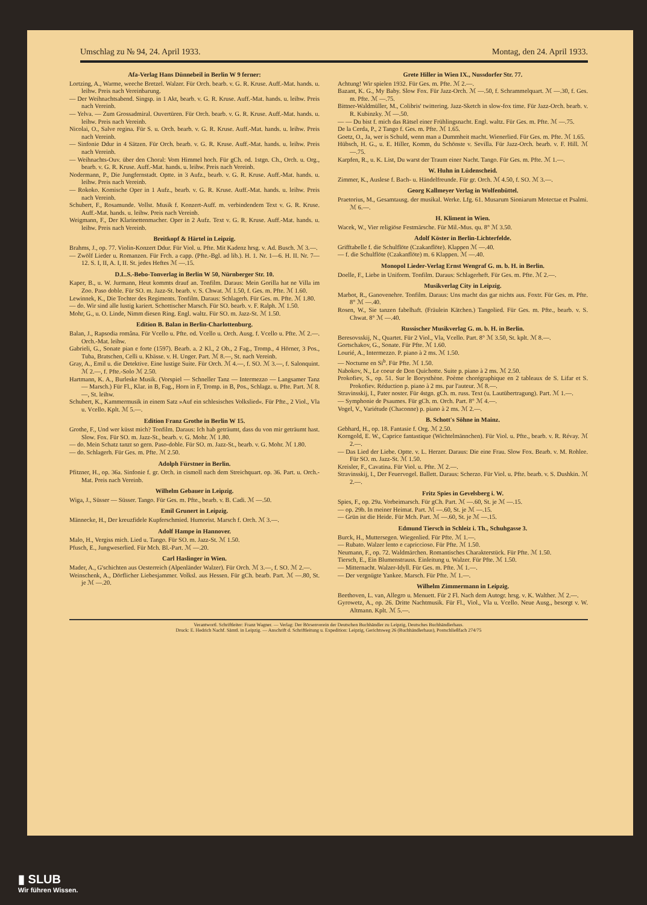Umschlag zu № 94, 24. April 1933. Montag, den 24. April 1933.
Afa-Verlag Hans Dünnebeil in Berlin W 9 ferner:
Lortzing, A., Warme, weeche Bretzel. Walzer. Für Orch. bearb. v. G. R. Kruse. Auff.-Mat. hands. u. leihw. Preis nach Vereinbarung.
— Der Weihnachtsabend. Singsp. in 1 Akt, bearb. v. G. R. Kruse. Auff.-Mat. hands. u. leihw. Preis nach Vereinb.
— Yelva. — Zum Grossadmiral. Ouvertüren. Für Orch. bearb. v. G. R. Kruse. Auff.-Mat. hands. u. leihw. Preis nach Vereinb.
Nicolai, O., Salve regina. Für S. u. Orch. bearb. v. G. R. Kruse. Auff.-Mat. hands. u. leihw. Preis nach Vereinb.
— Sinfonie Ddur in 4 Sätzen. Für Orch. bearb. v. G. R. Kruse. Auff.-Mat. hands. u. leihw. Preis nach Vereinb.
— Weihnachts-Ouv. über den Choral: Vom Himmel hoch. Für gCh. od. 1stgn. Ch., Orch. u. Org., bearb. v. G. R. Kruse. Auff.-Mat. hands. u. leihw. Preis nach Vereinb.
Nodermann, P., Die Jungfernstadt. Optte. in 3 Aufz., bearb. v. G. R. Kruse. Auff.-Mat. hands. u. leihw. Preis nach Vereinb.
— Rokoko. Komische Oper in 1 Aufz., bearb. v. G. R. Kruse. Auff.-Mat. hands. u. leihw. Preis nach Vereinb.
Schubert, F., Rosamunde. Vollst. Musik f. Konzert-Auff. m. verbindendem Text v. G. R. Kruse. Auff.-Mat. hands. u. leihw. Preis nach Vereinb.
Weigmann, F., Der Klarinettenmacher. Oper in 2 Aufz. Text v. G. R. Kruse. Auff.-Mat. hands. u. leihw. Preis nach Vereinb.
Breitkopf & Härtel in Leipzig.
Brahms, J., op. 77. Violin-Konzert Ddur. Für Viol. u. Pfte. Mit Kadenz hrsg. v. Ad. Busch. ℳ 3.—.
— Zwölf Lieder u. Romanzen. Für Frch. a capp. (Pfte.-Bgl. ad lib.). H. 1. Nr. 1—6. H. II. Nr. 7—12. S. I, II, A. I, II. St. jedes Heftes ℳ —.15.
D.L.S.-Bebo-Tonverlag in Berlin W 50, Nürnberger Str. 10.
Kaper, B., u. W. Jurmann, Heut kommts drauf an. Tonfilm. Daraus: Mein Gorilla hat ne Villa im Zoo. Paso doble. Für SO. m. Jazz-St. bearb. v. S. Chwat. ℳ 1.50, f. Ges. m. Pfte. ℳ 1.60.
Lewinnek, K., Die Tochter des Regiments. Tonfilm. Daraus: Schlagerh. Für Ges. m. Pfte. ℳ 1.80.
— do. Wir sind alle lustig kariert. Schottischer Marsch. Für SO. bearb. v. F. Ralph. ℳ 1.50.
Mohr, G., u. O. Linde, Nimm diesen Ring. Engl. waltz. Für SO. m. Jazz-St. ℳ 1.50.
Edition B. Balan in Berlin-Charlottenburg.
Balan, J., Rapsodia româna. Für Vcello u. Pfte. od. Vcello u. Orch. Ausg. f. Vcello u. Pfte. ℳ 2.—. Orch.-Mat. leihw.
Gabrieli, G., Sonate pian e forte (1597). Bearb. a. 2 Kl., 2 Ob., 2 Fag., Tromp., 4 Hörner, 3 Pos., Tuba, Bratschen, Celli u. Kbässe. v. H. Unger. Part. ℳ 8.—, St. nach Vereinb.
Gray, A., Emil u. die Detektive. Eine lustige Suite. Für Orch. ℳ 4.—, f. SO. ℳ 3.—, f. Salonquint. ℳ 2.—, f. Pfte.-Solo ℳ 2.50.
Hartmann, K. A., Burleske Musik. (Vorspiel — Schneller Tanz — Intermezzo — Langsamer Tanz — Marsch.) Für Fl., Klar. in B, Fag., Horn in F, Tromp. in B, Pos., Schlagz. u. Pfte. Part. ℳ 8.—, St. leihw.
Schubert, K., Kammermusik in einem Satz »Auf ein schlesisches Volkslied«. Für Pfte., 2 Viol., Vla u. Vcello. Kplt. ℳ 5.—.
Edition Franz Grothe in Berlin W 15.
Grothe, F., Und wer küsst mich? Tonfilm. Daraus: Ich hab geträumt, dass du von mir geträumt hast. Slow. Fox. Für SO. m. Jazz-St., bearb. v. G. Mohr. ℳ 1.80.
— do. Mein Schatz tanzt so gern. Paso-doble. Für SO. m. Jazz-St., bearb. v. G. Mohr. ℳ 1.80.
— do. Schlagerh. Für Ges. m. Pfte. ℳ 2.50.
Adolph Fürstner in Berlin.
Pfitzner, H., op. 36a. Sinfonie f. gr. Orch. in cismoll nach dem Streichquart. op. 36. Part. u. Orch.-Mat. Preis nach Vereinb.
Wilhelm Gebauer in Leipzig.
Wiga, J., Süsser — Süsser. Tango. Für Ges. m. Pfte., bearb. v. B. Cadi. ℳ —.50.
Emil Grunert in Leipzig.
Männecke, H., Der kreuzfidele Kupferschmied. Humorist. Marsch f. Orch. ℳ 3.—.
Adolf Hampe in Hannover.
Malo, H., Vergiss mich. Lied u. Tango. Für SO. m. Jazz-St. ℳ 1.50.
Pfusch, E., Jungweserlied. Für Mch. Bl.-Part. ℳ —.20.
Carl Haslinger in Wien.
Mader, A., G'schichten aus Oesterreich (Alpenländer Walzer). Für Orch. ℳ 3.—, f. SO. ℳ 2.—.
Weinschenk, A., Dörflicher Liebesjammer. Volksl. aus Hessen. Für gCh. bearb. Part. ℳ —.80, St. je ℳ —.20.
Grete Hiller in Wien IX., Nussdorfer Str. 77.
Achtung! Wir spielen 1932. Für Ges. m. Pfte. ℳ 2.—.
Bazant, K. G., My Baby. Slow Fox. Für Jazz-Orch. ℳ —.50, f. Schrammelquart. ℳ —.30, f. Ges. m. Pfte. ℳ —.75.
Bittner-Waldmüller, M., Colibris' twittering. Jazz-Sketch in slow-fox time. Für Jazz-Orch. bearb. v. R. Kubinzky. ℳ —.50.
— — Du bist f. mich das Rätsel einer Frühlingsnacht. Engl. waltz. Für Ges. m. Pfte. ℳ —.75.
De la Cerda, P., 2 Tango f. Ges. m. Pfte. ℳ 1.65.
Goetz, O., Ja, wer is Schuld, wenn man a Dummheit macht. Wienerlied. Für Ges. m. Pfte. ℳ 1.65.
Hübsch, H. G., u. E. Hiller, Komm, du Schönste v. Sevilla. Für Jazz-Orch. bearb. v. F. Hill. ℳ —.75.
Karpfen, R., u. K. List, Du warst der Traum einer Nacht. Tango. Für Ges. m. Pfte. ℳ 1.—.
W. Huhn in Lüdenscheid.
Zimmer, K., Auslese f. Bach- u. Händelfreunde. Für gr. Orch. ℳ 4.50, f. SO. ℳ 3.—.
Georg Kallmeyer Verlag in Wolfenbüttel.
Praetorius, M., Gesamtausg. der musikal. Werke. Lfg. 61. Musarum Sioniarum Motectae et Psalmi. ℳ 6.—.
H. Kliment in Wien.
Wacek, W., Vier religiöse Festmärsche. Für Mil.-Mus. qu. 8° ℳ 3.50.
Adolf Köster in Berlin-Lichterfelde.
Grifftabelle f. die Schulflöte (Czakanflöte). Klappen ℳ —.40.
— f. die Schulflöte (Czakanflöte) m. 6 Klappen. ℳ —.40.
Monopol Lieder-Verlag Ernst Wengraf G. m. b. H. in Berlin.
Doelle, F., Liebe in Uniform. Tonfilm. Daraus: Schlagerheft. Für Ges. m. Pfte. ℳ 2.—.
Musikverlag City in Leipzig.
Marbot, R., Ganovenehre. Tonfilm. Daraus: Uns macht das gar nichts aus. Foxtr. Für Ges. m. Pfte. 8° ℳ —.40.
Rosen, W., Sie tanzen fabelhaft. (Fräulein Kätchen.) Tangolied. Für Ges. m. Pfte., bearb. v. S. Chwat. 8° ℳ —.40.
Russischer Musikverlag G. m. b. H. in Berlin.
Beresovsskij, N., Quartet. Für 2 Viol., Vla, Vcello. Part. 8° ℳ 3.50, St. kplt. ℳ 8.—.
Gortschakov, G., Sonate. Für Pfte. ℳ 1.60.
Lourié, A., Intermezzo. P. piano à 2 ms. ℳ 1.50.
— Nocturne en Si<sup>b</sup>. Für Pfte. ℳ 1.50.
Nabokov, N., Le coeur de Don Quichotte. Suite p. piano à 2 ms. ℳ 2.50.
Prokofiev, S., op. 51. Sur le Borysthène. Poème chorégraphique en 2 tableaux de S. Lifar et S. Prokofiev. Réduction p. piano à 2 ms. par l'auteur. ℳ 8.—.
Stravinsskij, I., Pater noster. Für 4stgn. gCh. m. russ. Text (u. Lautübertragung). Part. ℳ 1.—.
— Symphonie de Psaumes. Für gCh. m. Orch. Part. 8° ℳ 4.—.
Vogel, V., Variétude (Chaconne) p. piano à 2 ms. ℳ 2.—.
B. Schott's Söhne in Mainz.
Gebhard, H., op. 18. Fantasie f. Org. ℳ 2.50.
Korngold, E. W., Caprice fantastique (Wichtelmännchen). Für Viol. u. Pfte., bearb. v. R. Révay. ℳ 2.—.
— Das Lied der Liebe. Optte. v. L. Herzer. Daraus: Die eine Frau. Slow Fox. Bearb. v. M. Rohlee. Für SO. m. Jazz-St. ℳ 1.50.
Kreisler, F., Cavatina. Für Viol. u. Pfte. ℳ 2.—.
Stravinsskij, I., Der Feuervogel. Ballett. Daraus: Scherzo. Für Viol. u. Pfte. bearb. v. S. Dushkin. ℳ 2.—.
Fritz Spies in Gevelsberg i. W.
Spies, F., op. 29a. Vorbeimarsch. Für gCh. Part. ℳ —.60, St. je ℳ —.15.
— op. 29b. In meiner Heimat. Part. ℳ —.60, St. je ℳ —.15.
— Grün ist die Heide. Für Mch. Part. ℳ —.60, St. je ℳ —.15.
Edmund Tiersch in Schleiz i. Th., Schuhgasse 3.
Burck, H., Muttersegen. Wiegenlied. Für Pfte. ℳ 1.—.
— Rubato. Walzer lento e capriccioso. Für Pfte. ℳ 1.50.
Neumann, F., op. 72. Waldmärchen. Romantisches Charakterstück. Für Pfte. ℳ 1.50.
Tiersch, E., Ein Blumenstrauss. Einleitung u. Walzer. Für Pfte. ℳ 1.50.
— Mitternacht. Walzer-Idyll. Für Ges. m. Pfte. ℳ 1.—.
— Der vergnügte Yankee. Marsch. Für Pfte. ℳ 1.—.
Wilhelm Zimmermann in Leipzig.
Beethoven, L. van, Allegro u. Menuett. Für 2 Fl. Nach dem Autogr. hrsg. v. K. Walther. ℳ 2.—.
Gyrowetz, A., op. 26. Dritte Nachtmusik. Für Fl., Viol., Vla u. Vcello. Neue Ausg., besorgt v. W. Altmann. Kplt. ℳ 5.—.
Verantwortl. Schriftleiter: Franz Wagner. — Verlag: Der Börsenverein der Deutschen Buchhändler zu Leipzig, Deutsches Buchhändlerhaus.
Druck: E. Hedrich Nachf. Sämtl. in Leipzig. — Anschrift d. Schriftleitung u. Expedition: Leipzig, Gerichtsweg 26 (Buchhändlerhaus), Postschließfach 274/75
▮ SLUB
Wir führen Wissen.